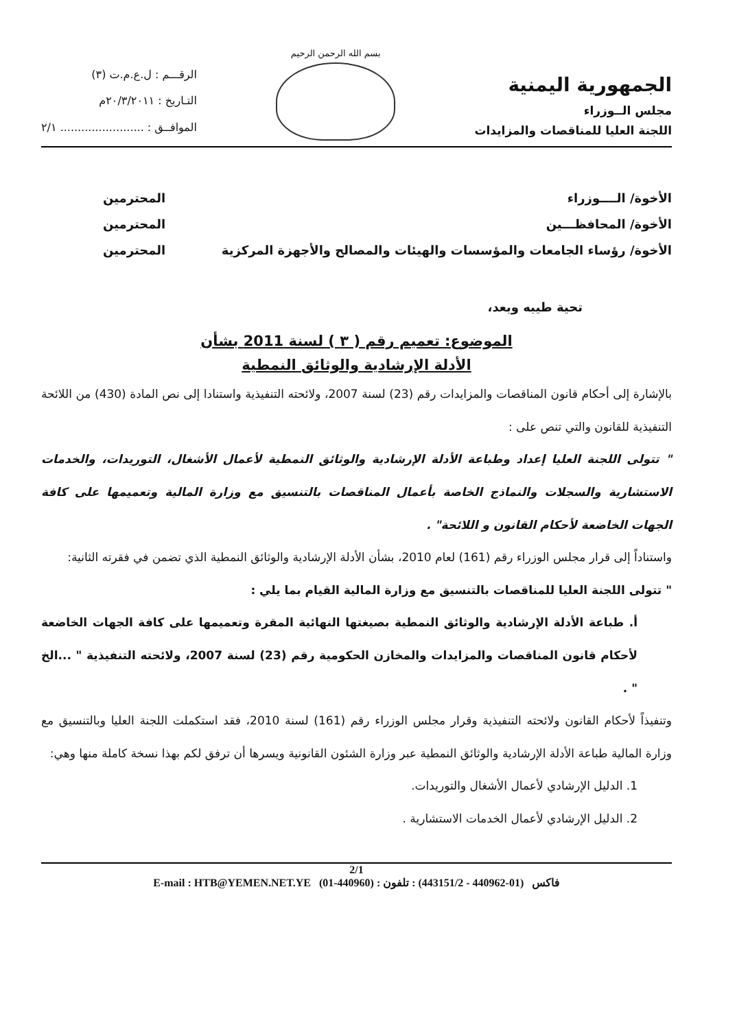الجمهورية اليمنية
مجلس الــوزراء
اللجنة العليا للمناقصات والمزايدات
بسم الله الرحمن الرحيم
الرقـــم : ل.ع.م.ت (٣)
التـاريخ : ٢٠/٣/٢٠١١م
الموافــق : ........................ ٢/١
الأخوة/ الــــوزراء المحترمين
الأخوة/ المحافظـــين المحترمين
الأخوة/ رؤساء الجامعات والمؤسسات والهيئات والمصالح والأجهزة المركزية المحترمين
تحية طيبه وبعد،
الموضوع: تعميم رقم ( ٣ ) لسنة 2011 بشأن
الأدلة الإرشادية والوثائق النمطية
بالإشارة إلى أحكام قانون المناقصات والمزايدات رقم (23) لسنة 2007، ولائحته التنفيذية واستنادا إلى نص المادة (430) من اللائحة التنفيذية للقانون والتي تنص على :
" تتولى اللجنة العليا إعداد وطباعة الأدلة الإرشادية والوثائق النمطية لأعمال الأشغال، التوريدات، والخدمات الاستشارية والسجلات والنماذج الخاصة بأعمال المناقصات بالتنسيق مع وزارة المالية وتعميمها على كافة الجهات الخاضعة لأحكام القانون و اللائحة" .
واستناداً إلى قرار مجلس الوزراء رقم (161) لعام 2010، بشأن الأدلة الإرشادية والوثائق النمطية الذي تضمن في فقرته الثانية:
" تتولى اللجنة العليا للمناقصات بالتنسيق مع وزارة المالية القيام بما يلي :
أ. طباعة الأدلة الإرشادية والوثائق النمطية بصيغتها النهائية المقرة وتعميمها على كافة الجهات الخاضعة لأحكام قانون المناقصات والمزايدات والمخازن الحكومية رقم (23) لسنة 2007، ولائحته التنفيذية " ...الخ " .
وتنفيذاً لأحكام القانون ولائحته التنفيذية وقرار مجلس الوزراء رقم (161) لسنة 2010، فقد استكملت اللجنة العليا وبالتنسيق مع وزارة المالية طباعة الأدلة الإرشادية والوثائق النمطية عبر وزارة الشئون القانونية ويسرها أن ترفق لكم بهذا نسخة كاملة منها وهي:
1. الدليل الإرشادي لأعمال الأشغال والتوريدات.
2. الدليل الإرشادي لأعمال الخدمات الاستشارية .
2/1
E-mail : HTB@YEMEN.NET.YE (01-440960) : فاكس (01-440962 - 443151/2) : تلفون